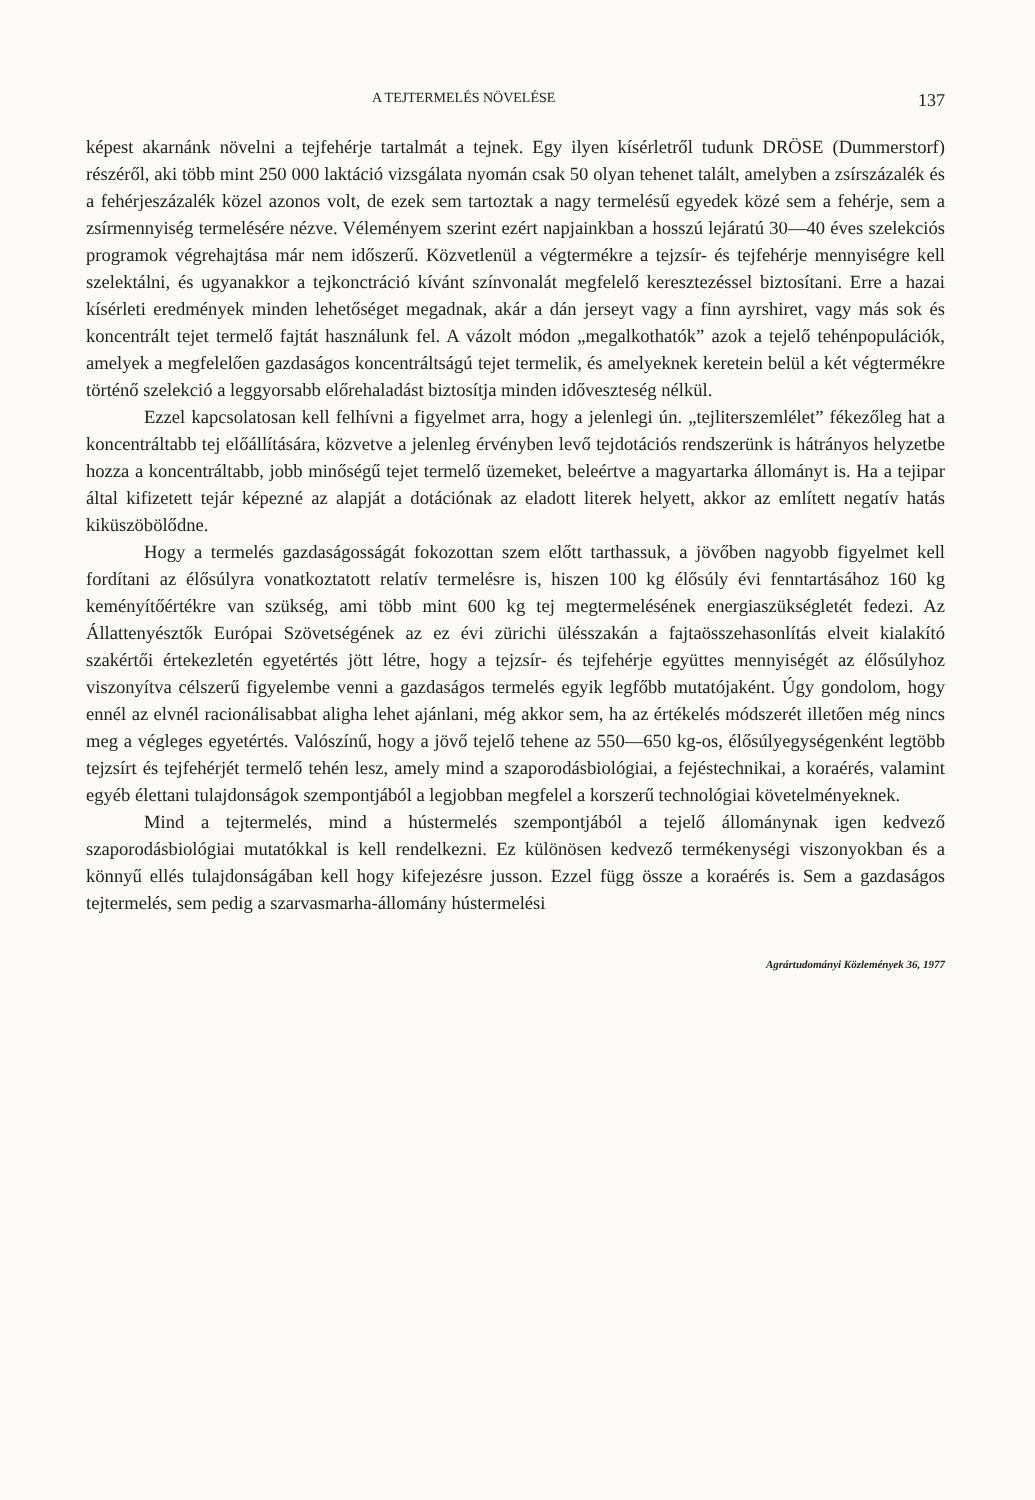A TEJTERMELÉS NÖVELÉSE 137
képest akarnánk növelni a tejfehérje tartalmát a tejnek. Egy ilyen kísérletről tudunk DRÖSE (Dummerstorf) részéről, aki több mint 250 000 laktáció vizsgálata nyomán csak 50 olyan tehenet talált, amelyben a zsírszázalék és a fehérjeszázalék közel azonos volt, de ezek sem tartoztak a nagy termelésű egyedek közé sem a fehérje, sem a zsírmennyiség termelésére nézve. Véleményem szerint ezért napjainkban a hosszú lejáratú 30—40 éves szelekciós programok végrehajtása már nem időszerű. Közvetlenül a végtermékre a tejzsír- és tejfehérje mennyiségre kell szelektálni, és ugyanakkor a tejkonctráció kívánt színvonalát megfelelő keresztezéssel biztosítani. Erre a hazai kísérleti eredmények minden lehetőséget megadnak, akár a dán jerseyt vagy a finn ayrshiret, vagy más sok és koncentrált tejet termelő fajtát használunk fel. A vázolt módon „megalkothatók” azok a tejelő tehénpopulációk, amelyek a megfelelően gazdaságos koncentráltságú tejet termelik, és amelyeknek keretein belül a két végtermékre történő szelekció a leggyorsabb előrehaladást biztosítja minden időveszteség nélkül.
Ezzel kapcsolatosan kell felhívni a figyelmet arra, hogy a jelenlegi ún. „tejliterszemlélet” fékezőleg hat a koncentráltabb tej előállítására, közvetve a jelenleg érvényben levő tejdotációs rendszerünk is hátrányos helyzetbe hozza a koncentráltabb, jobb minőségű tejet termelő üzemeket, beleértve a magyartarka állományt is. Ha a tejipar által kifizetett tejár képezné az alapját a dotációnak az eladott literek helyett, akkor az említett negatív hatás kiküszöbölődne.
Hogy a termelés gazdaságosságát fokozottan szem előtt tarthassuk, a jövőben nagyobb figyelmet kell fordítani az élősúlyra vonatkoztatott relatív termelésre is, hiszen 100 kg élősúly évi fenntartásához 160 kg keményítőértékre van szükség, ami több mint 600 kg tej megtermelésének energiaszükségletét fedezi. Az Állattenyésztők Európai Szövetségének az ez évi zürichi ülésszakán a fajtaösszehasonlítás elveit kialakító szakértői értekezletén egyetértés jött létre, hogy a tejzsír- és tejfehérje együttes mennyiségét az élősúlyhoz viszonyítva célszerű figyelembe venni a gazdaságos termelés egyik legfőbb mutatójaként. Úgy gondolom, hogy ennél az elvnél racionálisabbat aligha lehet ajánlani, még akkor sem, ha az értékelés módszerét illetően még nincs meg a végleges egyetértés. Valószínű, hogy a jövő tejelő tehene az 550—650 kg-os, élősúlyegységenként legtöbb tejzsírt és tejfehérjét termelő tehén lesz, amely mind a szaporodásbiológiai, a fejéstechnikai, a koraérés, valamint egyéb élettani tulajdonságok szempontjából a legjobban megfelel a korszerű technológiai követelményeknek.
Mind a tejtermelés, mind a hústermelés szempontjából a tejelő állománynak igen kedvező szaporodásbiológiai mutatókkal is kell rendelkezni. Ez különösen kedvező termékenységi viszonyokban és a könnyű ellés tulajdonságában kell hogy kifejezésre jusson. Ezzel függ össze a koraérés is. Sem a gazdaságos tejtermelés, sem pedig a szarvasmarha-állomány hústermelési
Agrártudományi Közlemények 36, 1977